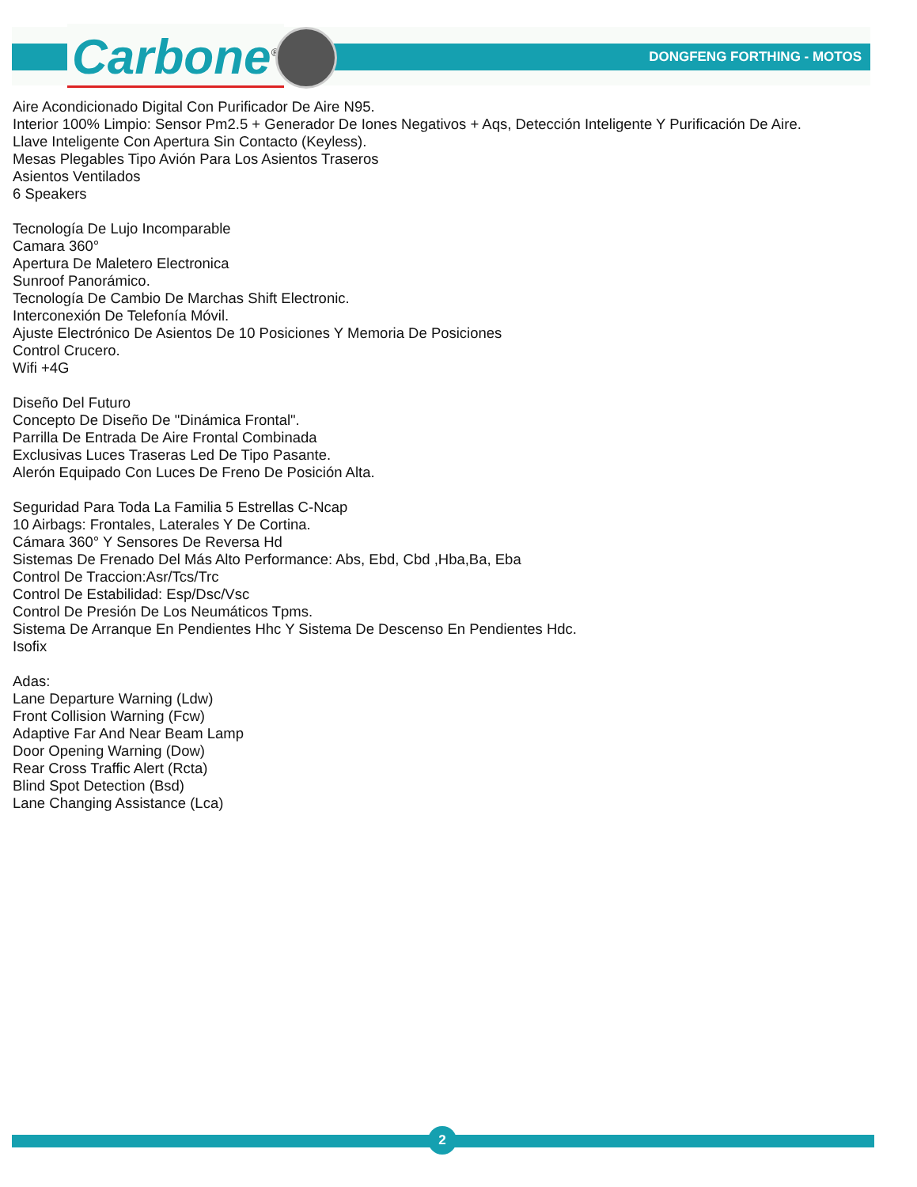Carbone<sup>®</sup> DONGFENG FORTHING - MOTOS
Aire Acondicionado Digital Con Purificador De Aire N95.
Interior 100% Limpio: Sensor Pm2.5 + Generador De Iones Negativos + Aqs, Detección Inteligente Y Purificación De Aire.
Llave Inteligente Con Apertura Sin Contacto (Keyless).
Mesas Plegables Tipo Avión Para Los Asientos Traseros
Asientos Ventilados
6 Speakers
Tecnología De Lujo Incomparable
Camara 360°
Apertura De Maletero Electronica
Sunroof Panorámico.
Tecnología De Cambio De Marchas Shift Electronic.
Interconexión De Telefonía Móvil.
Ajuste Electrónico De Asientos De 10 Posiciones Y Memoria De Posiciones
Control Crucero.
Wifi +4G
Diseño Del Futuro
Concepto De Diseño De "Dinámica Frontal".
Parrilla De Entrada De Aire Frontal Combinada
Exclusivas Luces Traseras Led De Tipo Pasante.
Alerón Equipado Con Luces De Freno De Posición Alta.
Seguridad Para Toda La Familia 5 Estrellas C-Ncap
10 Airbags: Frontales, Laterales Y De Cortina.
Cámara 360° Y Sensores De Reversa Hd
Sistemas De Frenado Del Más Alto Performance: Abs, Ebd, Cbd ,Hba,Ba, Eba
Control De Traccion:Asr/Tcs/Trc
Control De Estabilidad: Esp/Dsc/Vsc
Control De Presión De Los Neumáticos Tpms.
Sistema De Arranque En Pendientes Hhc Y Sistema De Descenso En Pendientes Hdc.
Isofix
Adas:
Lane Departure Warning (Ldw)
Front Collision Warning (Fcw)
Adaptive Far And Near Beam Lamp
Door Opening Warning (Dow)
Rear Cross Traffic Alert (Rcta)
Blind Spot Detection (Bsd)
Lane Changing Assistance (Lca)
2